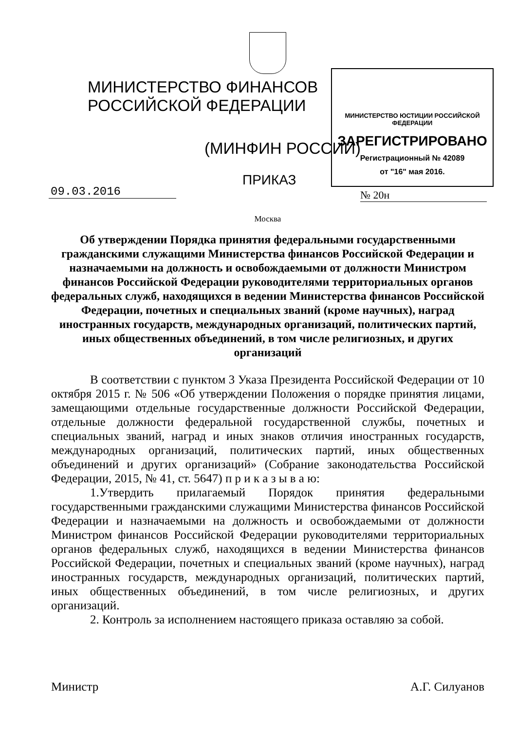МИНИСТЕРСТВО ФИНАНСОВ РОССИЙСКОЙ ФЕДЕРАЦИИ
(МИНФИН РОССИИ)
ПРИКАЗ
МИНИСТЕРСТВО ЮСТИЦИИ РОССИЙСКОЙ ФЕДЕРАЦИИ
ЗАРЕГИСТРИРОВАНО
Регистрационный № 42089
от "16" мая 2016.
09.03.2016 № 20н
Москва
Об утверждении Порядка принятия федеральными государственными гражданскими служащими Министерства финансов Российской Федерации и назначаемыми на должность и освобождаемыми от должности Министром финансов Российской Федерации руководителями территориальных органов федеральных служб, находящихся в ведении Министерства финансов Российской Федерации, почетных и специальных званий (кроме научных), наград иностранных государств, международных организаций, политических партий, иных общественных объединений, в том числе религиозных, и других организаций
В соответствии с пунктом 3 Указа Президента Российской Федерации от 10 октября 2015 г. № 506 «Об утверждении Положения о порядке принятия лицами, замещающими отдельные государственные должности Российской Федерации, отдельные должности федеральной государственной службы, почетных и специальных званий, наград и иных знаков отличия иностранных государств, международных организаций, политических партий, иных общественных объединений и других организаций» (Собрание законодательства Российской Федерации, 2015, № 41, ст. 5647) п р и к а з ы в а ю:
1.Утвердить прилагаемый Порядок принятия федеральными государственными гражданскими служащими Министерства финансов Российской Федерации и назначаемыми на должность и освобождаемыми от должности Министром финансов Российской Федерации руководителями территориальных органов федеральных служб, находящихся в ведении Министерства финансов Российской Федерации, почетных и специальных званий (кроме научных), наград иностранных государств, международных организаций, политических партий, иных общественных объединений, в том числе религиозных, и других организаций.
2. Контроль за исполнением настоящего приказа оставляю за собой.
Министр А.Г. Силуанов